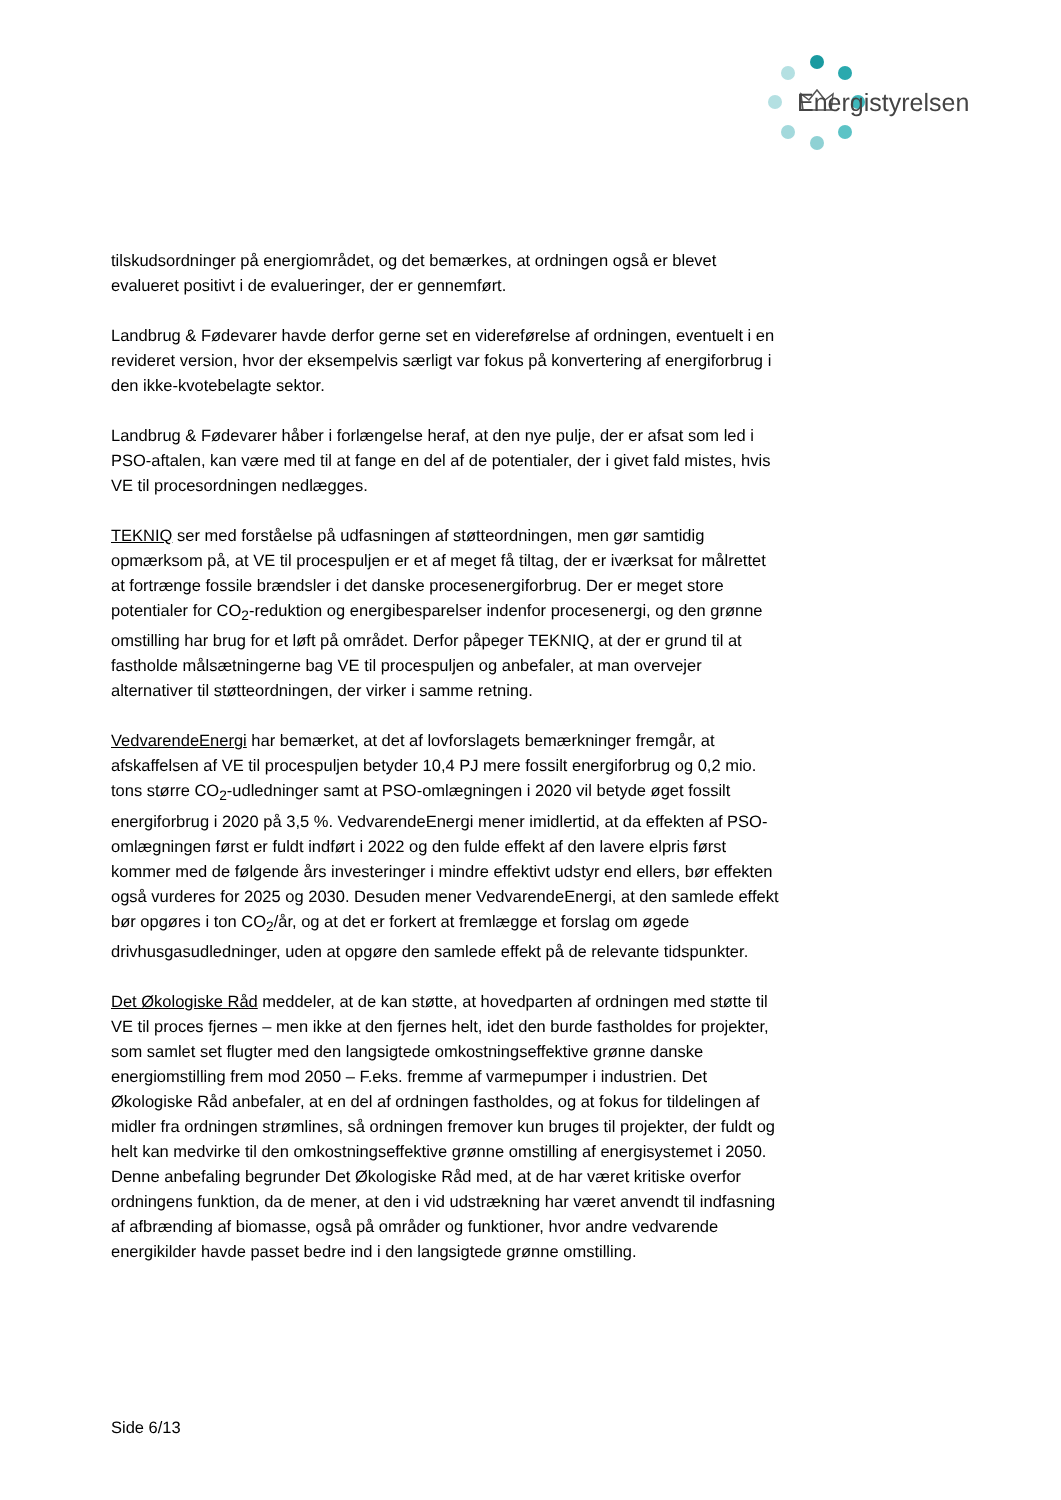Energistyrelsen
tilskudsordninger på energiområdet, og det bemærkes, at ordningen også er blevet evalueret positivt i de evalueringer, der er gennemført.
Landbrug & Fødevarer havde derfor gerne set en videreførelse af ordningen, eventuelt i en revideret version, hvor der eksempelvis særligt var fokus på konvertering af energiforbrug i den ikke-kvotebelagte sektor.
Landbrug & Fødevarer håber i forlængelse heraf, at den nye pulje, der er afsat som led i PSO-aftalen, kan være med til at fange en del af de potentialer, der i givet fald mistes, hvis VE til procesordningen nedlægges.
TEKNIQ ser med forståelse på udfasningen af støtteordningen, men gør samtidig opmærksom på, at VE til procespuljen er et af meget få tiltag, der er iværksat for målrettet at fortrænge fossile brændsler i det danske procesenergiforbrug. Der er meget store potentialer for CO<sub>2</sub>-reduktion og energibesparelser indenfor procesenergi, og den grønne omstilling har brug for et løft på området. Derfor påpeger TEKNIQ, at der er grund til at fastholde målsætningerne bag VE til procespuljen og anbefaler, at man overvejer alternativer til støtteordningen, der virker i samme retning.
VedvarendeEnergi har bemærket, at det af lovforslagets bemærkninger fremgår, at afskaffelsen af VE til procespuljen betyder 10,4 PJ mere fossilt energiforbrug og 0,2 mio. tons større CO<sub>2</sub>-udledninger samt at PSO-omlægningen i 2020 vil betyde øget fossilt energiforbrug i 2020 på 3,5 %. VedvarendeEnergi mener imidlertid, at da effekten af PSO-omlægningen først er fuldt indført i 2022 og den fulde effekt af den lavere elpris først kommer med de følgende års investeringer i mindre effektivt udstyr end ellers, bør effekten også vurderes for 2025 og 2030. Desuden mener VedvarendeEnergi, at den samlede effekt bør opgøres i ton CO<sub>2</sub>/år, og at det er forkert at fremlægge et forslag om øgede drivhusgasudledninger, uden at opgøre den samlede effekt på de relevante tidspunkter.
Det Økologiske Råd meddeler, at de kan støtte, at hovedparten af ordningen med støtte til VE til proces fjernes – men ikke at den fjernes helt, idet den burde fastholdes for projekter, som samlet set flugter med den langsigtede omkostningseffektive grønne danske energiomstilling frem mod 2050 – F.eks. fremme af varmepumper i industrien. Det Økologiske Råd anbefaler, at en del af ordningen fastholdes, og at fokus for tildelingen af midler fra ordningen strømlines, så ordningen fremover kun bruges til projekter, der fuldt og helt kan medvirke til den omkostningseffektive grønne omstilling af energisystemet i 2050. Denne anbefaling begrunder Det Økologiske Råd med, at de har været kritiske overfor ordningens funktion, da de mener, at den i vid udstrækning har været anvendt til indfasning af afbrænding af biomasse, også på områder og funktioner, hvor andre vedvarende energikilder havde passet bedre ind i den langsigtede grønne omstilling.
Side 6/13